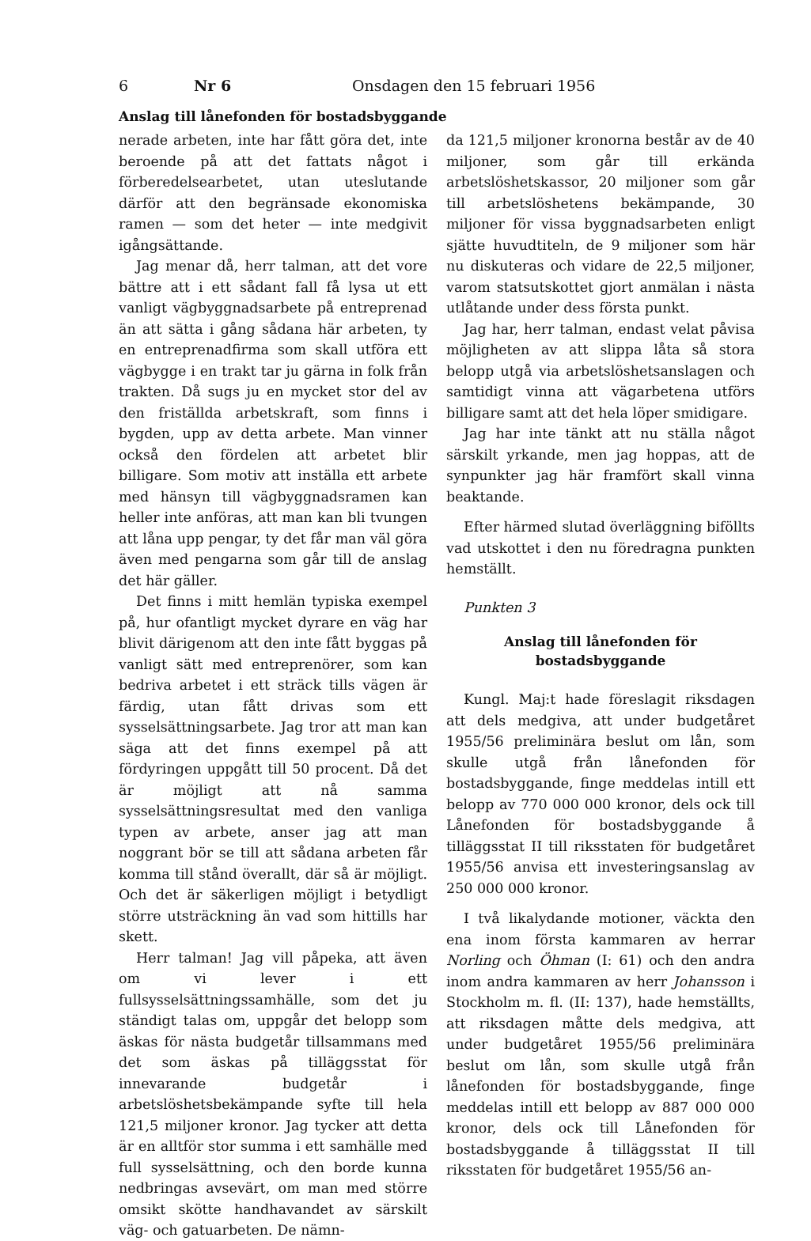6 Nr 6 Onsdagen den 15 februari 1956
Anslag till lånefonden för bostadsbyggande
nerade arbeten, inte har fått göra det, inte beroende på att det fattats något i förberedelsearbetet, utan uteslutande därför att den begränsade ekonomiska ramen — som det heter — inte medgivit igångsättande.
Jag menar då, herr talman, att det vore bättre att i ett sådant fall få lysa ut ett vanligt vägbyggnadsarbete på entreprenad än att sätta i gång sådana här arbeten, ty en entreprenadfirma som skall utföra ett vägbygge i en trakt tar ju gärna in folk från trakten. Då sugs ju en mycket stor del av den friställda arbetskraft, som finns i bygden, upp av detta arbete. Man vinner också den fördelen att arbetet blir billigare. Som motiv att inställa ett arbete med hänsyn till vägbyggnadsramen kan heller inte anföras, att man kan bli tvungen att låna upp pengar, ty det får man väl göra även med pengarna som går till de anslag det här gäller.
Det finns i mitt hemlän typiska exempel på, hur ofantligt mycket dyrare en väg har blivit därigenom att den inte fått byggas på vanligt sätt med entreprenörer, som kan bedriva arbetet i ett sträck tills vägen är färdig, utan fått drivas som ett sysselsättningsarbete. Jag tror att man kan säga att det finns exempel på att fördyringen uppgått till 50 procent. Då det är möjligt att nå samma sysselsättningsresultat med den vanliga typen av arbete, anser jag att man noggrant bör se till att sådana arbeten får komma till stånd överallt, där så är möjligt. Och det är säkerligen möjligt i betydligt större utsträckning än vad som hittills har skett.
Herr talman! Jag vill påpeka, att även om vi lever i ett fullsysselsättningssamhälle, som det ju ständigt talas om, uppgår det belopp som äskas för nästa budgetår tillsammans med det som äskas på tilläggsstat för innevarande budgetår i arbetslöshetsbekämpande syfte till hela 121,5 miljoner kronor. Jag tycker att detta är en alltför stor summa i ett samhälle med full sysselsättning, och den borde kunna nedbringas avsevärt, om man med större omsikt skötte handhavandet av särskilt väg- och gatuarbeten. De nämn-
da 121,5 miljoner kronorna består av de 40 miljoner, som går till erkända arbetslöshetskassor, 20 miljoner som går till arbetslöshetens bekämpande, 30 miljoner för vissa byggnadsarbeten enligt sjätte huvudtiteln, de 9 miljoner som här nu diskuteras och vidare de 22,5 miljoner, varom statsutskottet gjort anmälan i nästa utlåtande under dess första punkt.
Jag har, herr talman, endast velat påvisa möjligheten av att slippa låta så stora belopp utgå via arbetslöshetsanslagen och samtidigt vinna att vägarbetena utförs billigare samt att det hela löper smidigare.
Jag har inte tänkt att nu ställa något särskilt yrkande, men jag hoppas, att de synpunkter jag här framfört skall vinna beaktande.
Efter härmed slutad överläggning biföllts vad utskottet i den nu föredragna punkten hemställt.
Punkten 3
Anslag till lånefonden för bostadsbyggande
Kungl. Maj:t hade föreslagit riksdagen att dels medgiva, att under budgetåret 1955/56 preliminära beslut om lån, som skulle utgå från lånefonden för bostadsbyggande, finge meddelas intill ett belopp av 770 000 000 kronor, dels ock till Lånefonden för bostadsbyggande å tilläggsstat II till riksstaten för budgetåret 1955/56 anvisa ett investeringsanslag av 250 000 000 kronor.
I två likalydande motioner, väckta den ena inom första kammaren av herrar Norling och Öhman (I: 61) och den andra inom andra kammaren av herr Johansson i Stockholm m. fl. (II: 137), hade hemställts, att riksdagen måtte dels medgiva, att under budgetåret 1955/56 preliminära beslut om lån, som skulle utgå från lånefonden för bostadsbyggande, finge meddelas intill ett belopp av 887 000 000 kronor, dels ock till Lånefonden för bostadsbyggande å tilläggsstat II till riksstaten för budgetåret 1955/56 an-